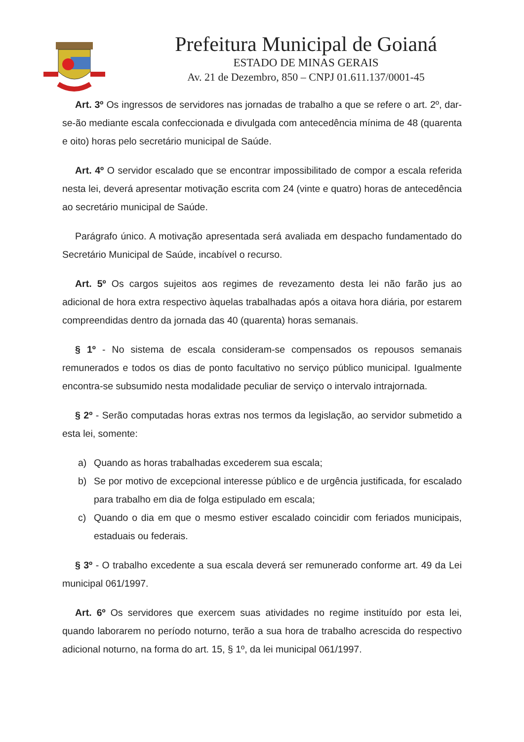Prefeitura Municipal de Goianá
ESTADO DE MINAS GERAIS
Av. 21 de Dezembro, 850 – CNPJ 01.611.137/0001-45
Art. 3º Os ingressos de servidores nas jornadas de trabalho a que se refere o art. 2º, dar-se-ão mediante escala confeccionada e divulgada com antecedência mínima de 48 (quarenta e oito) horas pelo secretário municipal de Saúde.
Art. 4º O servidor escalado que se encontrar impossibilitado de compor a escala referida nesta lei, deverá apresentar motivação escrita com 24 (vinte e quatro) horas de antecedência ao secretário municipal de Saúde.
Parágrafo único. A motivação apresentada será avaliada em despacho fundamentado do Secretário Municipal de Saúde, incabível o recurso.
Art. 5º Os cargos sujeitos aos regimes de revezamento desta lei não farão jus ao adicional de hora extra respectivo àquelas trabalhadas após a oitava hora diária, por estarem compreendidas dentro da jornada das 40 (quarenta) horas semanais.
§ 1º - No sistema de escala consideram-se compensados os repousos semanais remunerados e todos os dias de ponto facultativo no serviço público municipal. Igualmente encontra-se subsumido nesta modalidade peculiar de serviço o intervalo intrajornada.
§ 2º - Serão computadas horas extras nos termos da legislação, ao servidor submetido a esta lei, somente:
a) Quando as horas trabalhadas excederem sua escala;
b) Se por motivo de excepcional interesse público e de urgência justificada, for escalado para trabalho em dia de folga estipulado em escala;
c) Quando o dia em que o mesmo estiver escalado coincidir com feriados municipais, estaduais ou federais.
§ 3º - O trabalho excedente a sua escala deverá ser remunerado conforme art. 49 da Lei municipal 061/1997.
Art. 6º Os servidores que exercem suas atividades no regime instituído por esta lei, quando laborarem no período noturno, terão a sua hora de trabalho acrescida do respectivo adicional noturno, na forma do art. 15, § 1º, da lei municipal 061/1997.